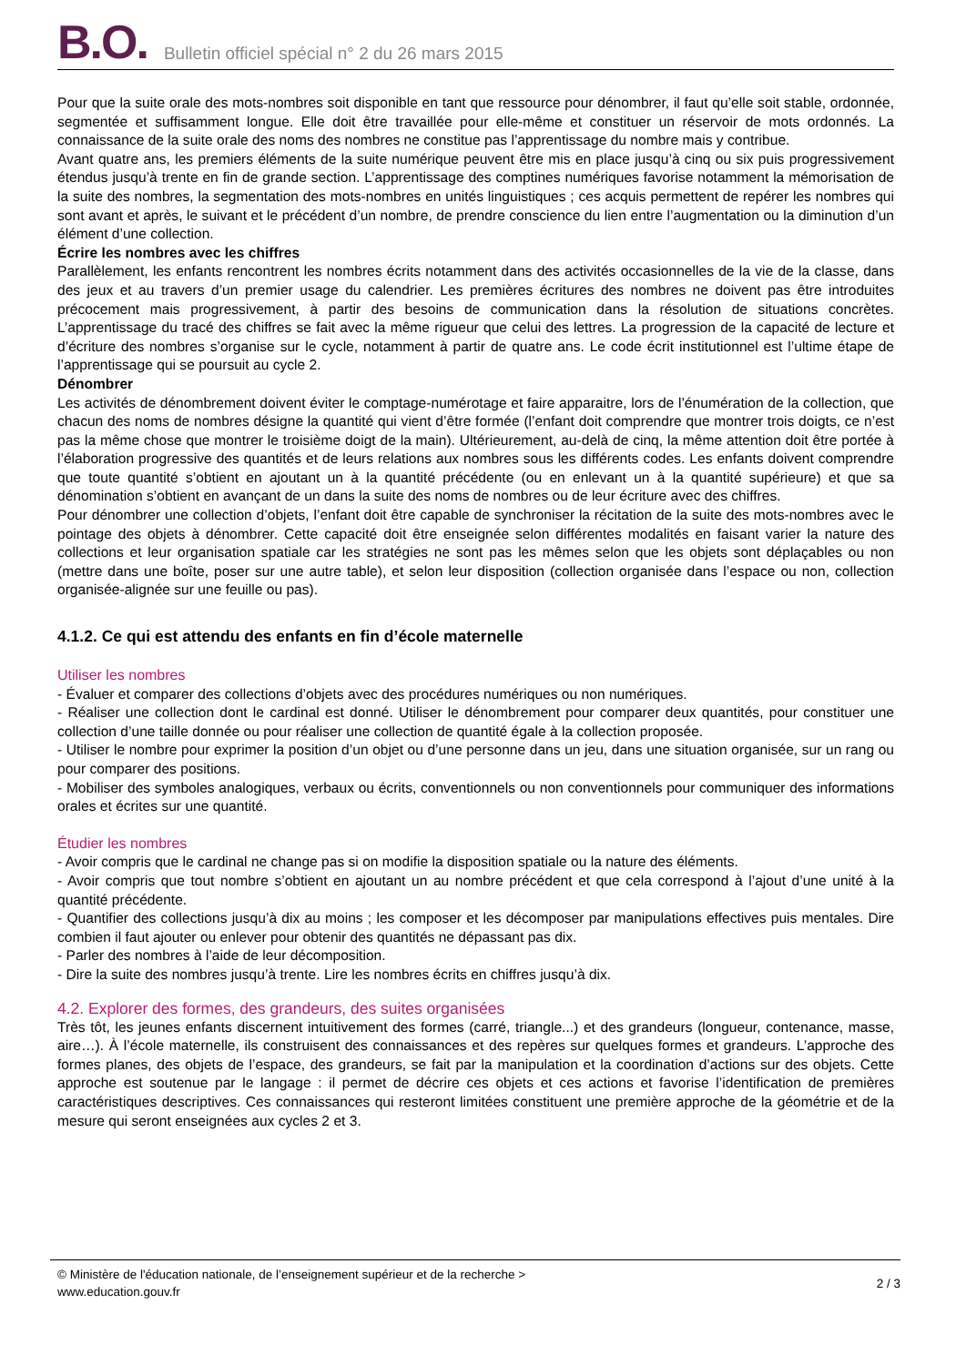B.O.
Bulletin officiel spécial n° 2 du 26 mars 2015
Pour que la suite orale des mots-nombres soit disponible en tant que ressource pour dénombrer, il faut qu’elle soit stable, ordonnée, segmentée et suffisamment longue. Elle doit être travaillée pour elle-même et constituer un réservoir de mots ordonnés. La connaissance de la suite orale des noms des nombres ne constitue pas l’apprentissage du nombre mais y contribue.
Avant quatre ans, les premiers éléments de la suite numérique peuvent être mis en place jusqu’à cinq ou six puis progressivement étendus jusqu’à trente en fin de grande section. L’apprentissage des comptines numériques favorise notamment la mémorisation de la suite des nombres, la segmentation des mots-nombres en unités linguistiques ; ces acquis permettent de repérer les nombres qui sont avant et après, le suivant et le précédent d’un nombre, de prendre conscience du lien entre l’augmentation ou la diminution d’un élément d’une collection.
Écrire les nombres avec les chiffres
Parallèlement, les enfants rencontrent les nombres écrits notamment dans des activités occasionnelles de la vie de la classe, dans des jeux et au travers d’un premier usage du calendrier. Les premières écritures des nombres ne doivent pas être introduites précocement mais progressivement, à partir des besoins de communication dans la résolution de situations concrètes. L’apprentissage du tracé des chiffres se fait avec la même rigueur que celui des lettres. La progression de la capacité de lecture et d’écriture des nombres s’organise sur le cycle, notamment à partir de quatre ans. Le code écrit institutionnel est l’ultime étape de l’apprentissage qui se poursuit au cycle 2.
Dénombrer
Les activités de dénombrement doivent éviter le comptage-numérotage et faire apparaitre, lors de l’énumération de la collection, que chacun des noms de nombres désigne la quantité qui vient d’être formée (l’enfant doit comprendre que montrer trois doigts, ce n’est pas la même chose que montrer le troisième doigt de la main). Ultérieurement, au-delà de cinq, la même attention doit être portée à l’élaboration progressive des quantités et de leurs relations aux nombres sous les différents codes. Les enfants doivent comprendre que toute quantité s’obtient en ajoutant un à la quantité précédente (ou en enlevant un à la quantité supérieure) et que sa dénomination s’obtient en avançant de un dans la suite des noms de nombres ou de leur écriture avec des chiffres.
Pour dénombrer une collection d’objets, l’enfant doit être capable de synchroniser la récitation de la suite des mots-nombres avec le pointage des objets à dénombrer. Cette capacité doit être enseignée selon différentes modalités en faisant varier la nature des collections et leur organisation spatiale car les stratégies ne sont pas les mêmes selon que les objets sont déplaçables ou non (mettre dans une boîte, poser sur une autre table), et selon leur disposition (collection organisée dans l’espace ou non, collection organisée-alignée sur une feuille ou pas).
4.1.2. Ce qui est attendu des enfants en fin d’école maternelle
Utiliser les nombres
- Évaluer et comparer des collections d’objets avec des procédures numériques ou non numériques.
- Réaliser une collection dont le cardinal est donné. Utiliser le dénombrement pour comparer deux quantités, pour constituer une collection d’une taille donnée ou pour réaliser une collection de quantité égale à la collection proposée.
- Utiliser le nombre pour exprimer la position d’un objet ou d’une personne dans un jeu, dans une situation organisée, sur un rang ou pour comparer des positions.
- Mobiliser des symboles analogiques, verbaux ou écrits, conventionnels ou non conventionnels pour communiquer des informations orales et écrites sur une quantité.
Étudier les nombres
- Avoir compris que le cardinal ne change pas si on modifie la disposition spatiale ou la nature des éléments.
- Avoir compris que tout nombre s’obtient en ajoutant un au nombre précédent et que cela correspond à l’ajout d’une unité à la quantité précédente.
- Quantifier des collections jusqu’à dix au moins ; les composer et les décomposer par manipulations effectives puis mentales. Dire combien il faut ajouter ou enlever pour obtenir des quantités ne dépassant pas dix.
- Parler des nombres à l’aide de leur décomposition.
- Dire la suite des nombres jusqu’à trente. Lire les nombres écrits en chiffres jusqu’à dix.
4.2. Explorer des formes, des grandeurs, des suites organisées
Très tôt, les jeunes enfants discernent intuitivement des formes (carré, triangle...) et des grandeurs (longueur, contenance, masse, aire…). À l’école maternelle, ils construisent des connaissances et des repères sur quelques formes et grandeurs. L’approche des formes planes, des objets de l’espace, des grandeurs, se fait par la manipulation et la coordination d’actions sur des objets. Cette approche est soutenue par le langage : il permet de décrire ces objets et ces actions et favorise l’identification de premières caractéristiques descriptives. Ces connaissances qui resteront limitées constituent une première approche de la géométrie et de la mesure qui seront enseignées aux cycles 2 et 3.
© Ministère de l'éducation nationale, de l’enseignement supérieur et de la recherche >
www.education.gouv.fr
2 / 3